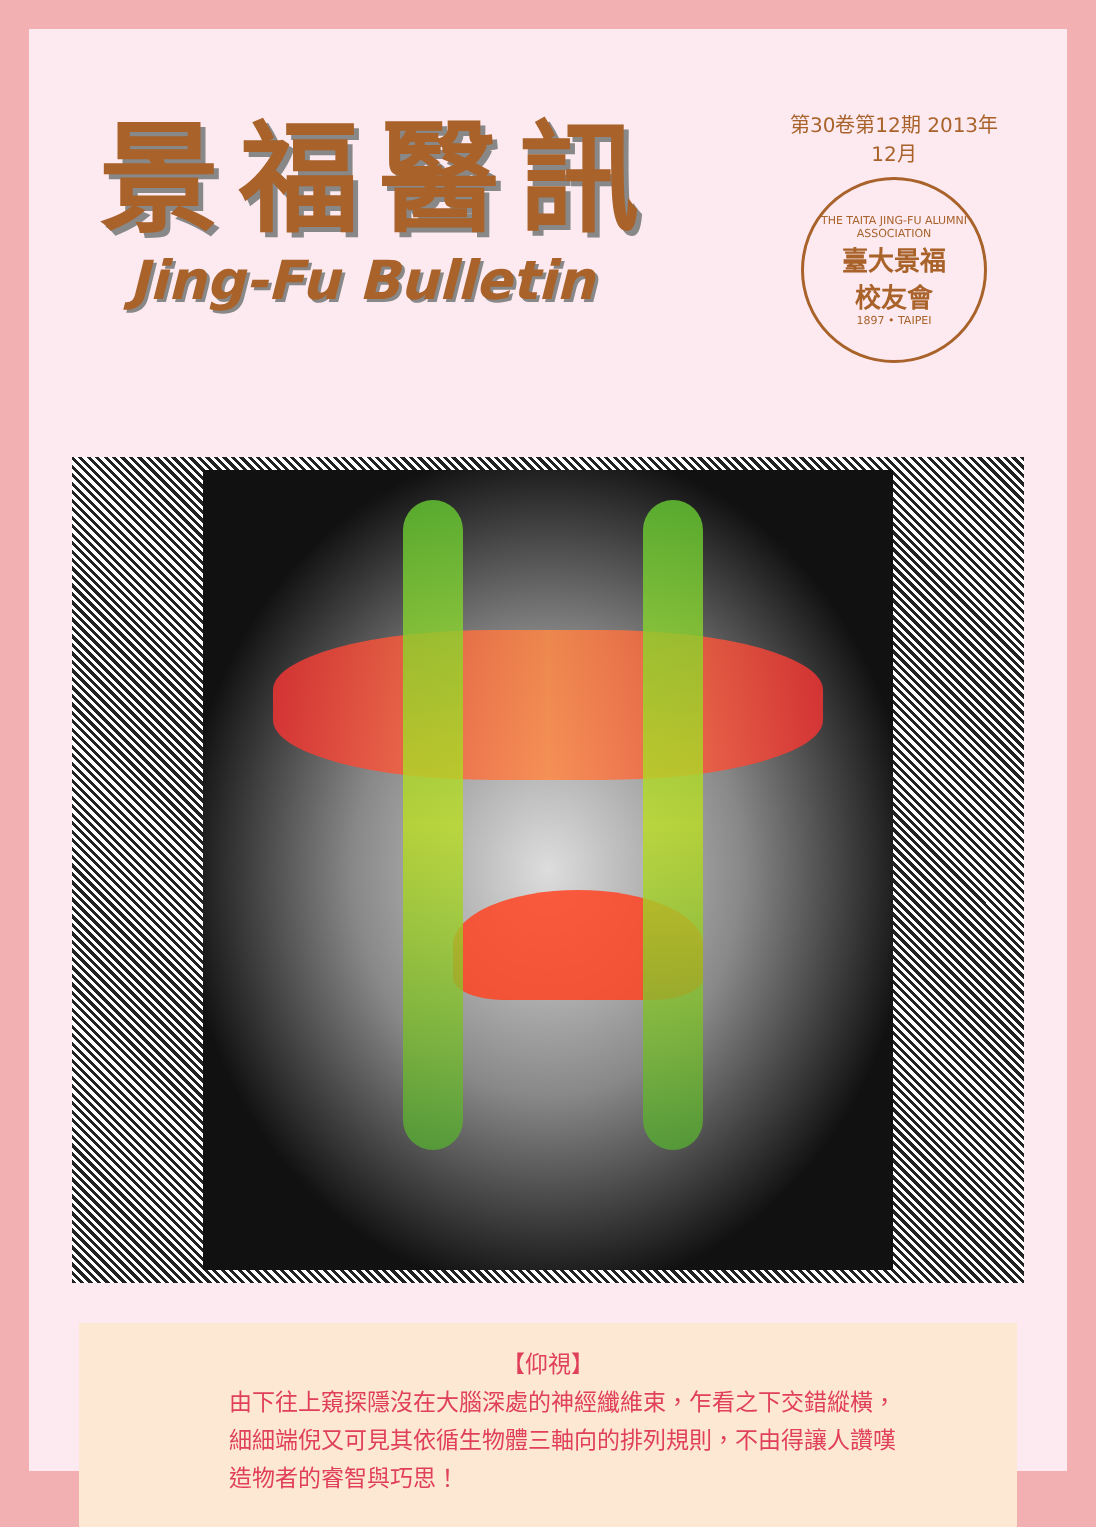景福醫訊
Jing-Fu Bulletin
第30卷第12期 2013年12月
THE TAITA JING-FU ALUMNI ASSOCIATION
臺大景福
校友會
1897 • TAIPEI
【仰視】
由下往上窺探隱沒在大腦深處的神經纖維束，乍看之下交錯縱橫，
細細端倪又可見其依循生物體三軸向的排列規則，不由得讓人讚嘆
造物者的睿智與巧思！